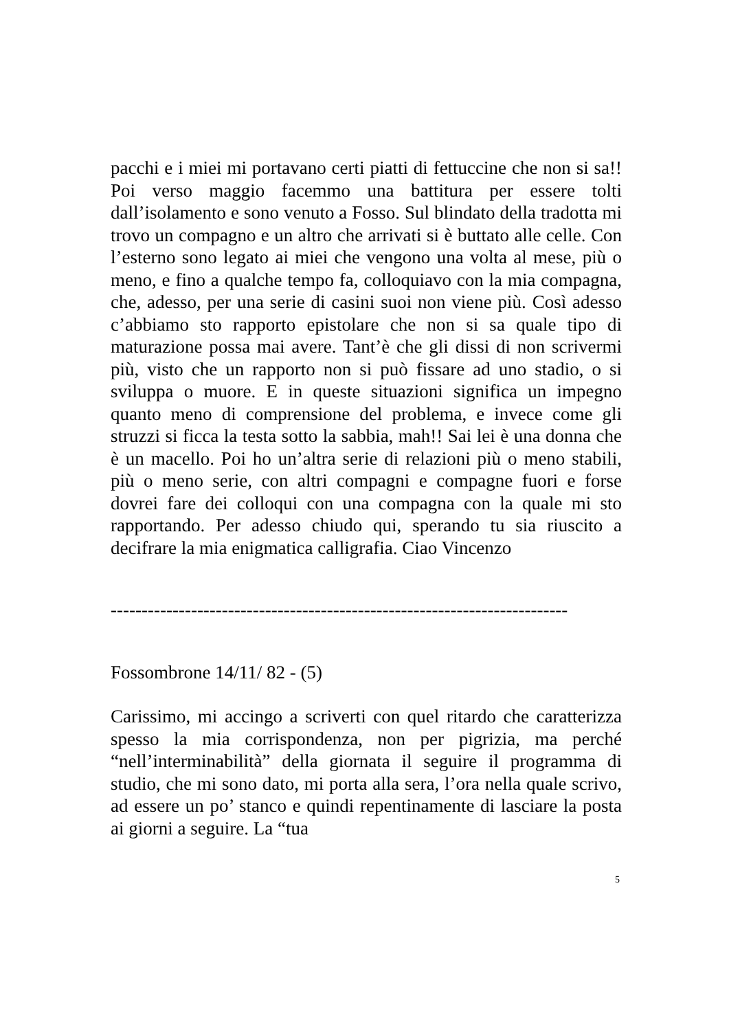pacchi e i miei mi portavano certi piatti di fettuccine che non si sa!! Poi verso maggio facemmo una battitura per essere tolti dall’isolamento e sono venuto a Fosso. Sul blindato della tradotta mi trovo un compagno e un altro che arrivati si è buttato alle celle. Con l’esterno sono legato ai miei che vengono una volta al mese, più o meno, e fino a qualche tempo fa, colloquiavo con la mia compagna, che, adesso, per una serie di casini suoi non viene più. Così adesso c’abbiamo sto rapporto epistolare che non si sa quale tipo di maturazione possa mai avere. Tant’è che gli dissi di non scrivermi più, visto che un rapporto non si può fissare ad uno stadio, o si sviluppa o muore. E in queste situazioni significa un impegno quanto meno di comprensione del problema, e invece come gli struzzi si ficca la testa sotto la sabbia, mah!! Sai lei è una donna che è un macello. Poi ho un’altra serie di relazioni più o meno stabili, più o meno serie, con altri compagni e compagne fuori e forse dovrei fare dei colloqui con una compagna con la quale mi sto rapportando. Per adesso chiudo qui, sperando tu sia riuscito a decifrare la mia enigmatica calligrafia. Ciao Vincenzo
--------------------------------------------------------------------------
Fossombrone 14/11/ 82 - (5)
Carissimo, mi accingo a scriverti con quel ritardo che caratterizza spesso la mia corrispondenza, non per pigrizia, ma perché “nell’interminabilità” della giornata il seguire il programma di studio, che mi sono dato, mi porta alla sera, l’ora nella quale scrivo, ad essere un po’ stanco e quindi repentinamente di lasciare la posta ai giorni a seguire. La “tua
5